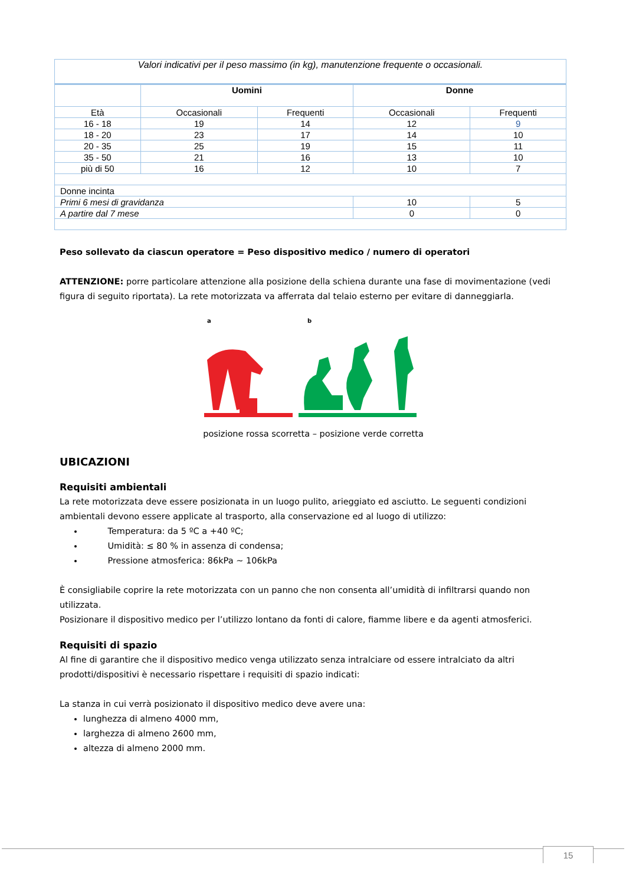| Valori indicativi per il peso massimo (in kg), manutenzione frequente o occasionali. | | | | |
| | Uomini | | Donne | |
| Età | Occasionali | Frequenti | Occasionali | Frequenti |
| 16 - 18 | 19 | 14 | 12 | 9 |
| 18 - 20 | 23 | 17 | 14 | 10 |
| 20 - 35 | 25 | 19 | 15 | 11 |
| 35 - 50 | 21 | 16 | 13 | 10 |
| più di 50 | 16 | 12 | 10 | 7 |
| Donne incinta | | | | |
| Primi 6 mesi di gravidanza | | | 10 | 5 |
| A partire dal 7 mese | | | 0 | 0 |
Peso sollevato da ciascun operatore = Peso dispositivo medico / numero di operatori
ATTENZIONE: porre particolare attenzione alla posizione della schiena durante una fase di movimentazione (vedi figura di seguito riportata). La rete motorizzata va afferrata dal telaio esterno per evitare di danneggiarla.
a
b
posizione rossa scorretta – posizione verde corretta
UBICAZIONI
Requisiti ambientali
La rete motorizzata deve essere posizionata in un luogo pulito, arieggiato ed asciutto. Le seguenti condizioni ambientali devono essere applicate al trasporto, alla conservazione ed al luogo di utilizzo:
Temperatura: da 5 ºC a +40 ºC;
Umidità: ≤ 80 % in assenza di condensa;
Pressione atmosferica: 86kPa ~ 106kPa
È consigliabile coprire la rete motorizzata con un panno che non consenta all’umidità di infiltrarsi quando non utilizzata.
Posizionare il dispositivo medico per l’utilizzo lontano da fonti di calore, fiamme libere e da agenti atmosferici.
Requisiti di spazio
Al fine di garantire che il dispositivo medico venga utilizzato senza intralciare od essere intralciato da altri prodotti/dispositivi è necessario rispettare i requisiti di spazio indicati:
La stanza in cui verrà posizionato il dispositivo medico deve avere una:
lunghezza di almeno 4000 mm,
larghezza di almeno 2600 mm,
altezza di almeno 2000 mm.
15